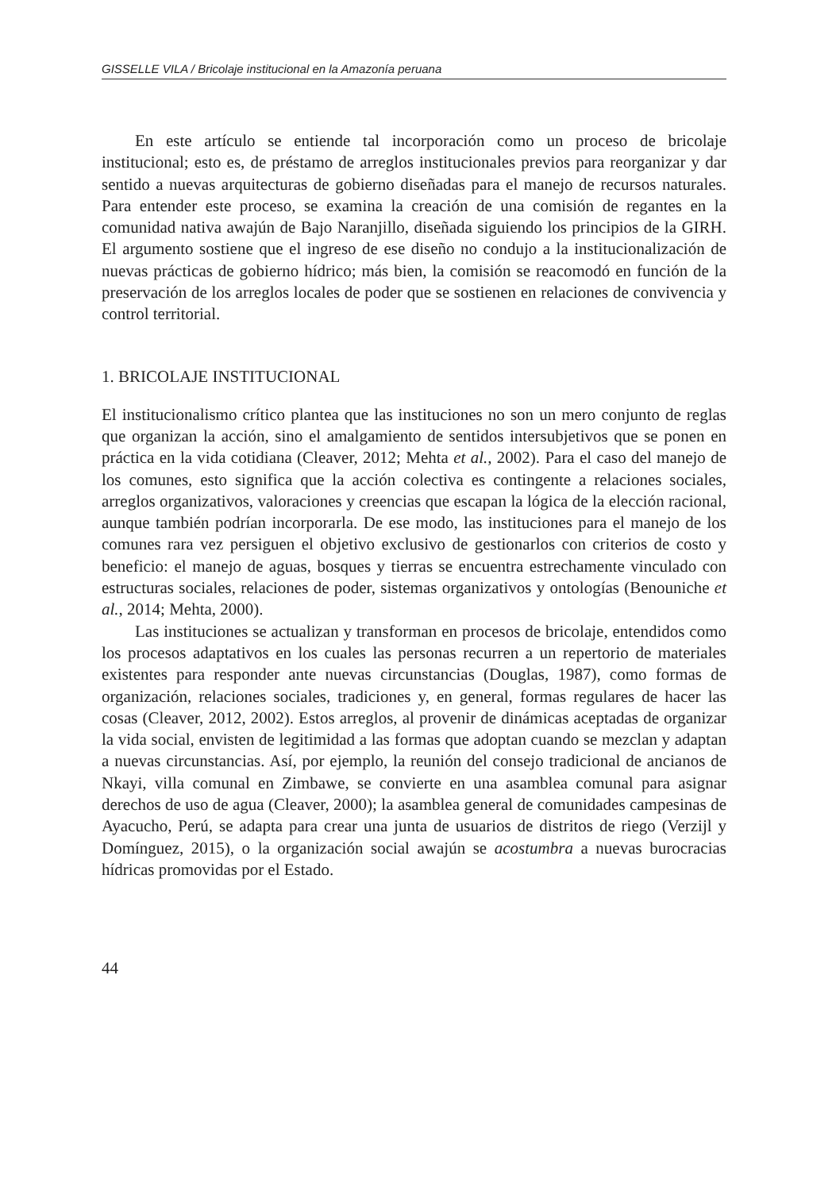GISSELLE VILA / Bricolaje institucional en la Amazonía peruana
En este artículo se entiende tal incorporación como un proceso de bricolaje institucional; esto es, de préstamo de arreglos institucionales previos para reorganizar y dar sentido a nuevas arquitecturas de gobierno diseñadas para el manejo de recursos naturales. Para entender este proceso, se examina la creación de una comisión de regantes en la comunidad nativa awajún de Bajo Naranjillo, diseñada siguiendo los principios de la GIRH. El argumento sostiene que el ingreso de ese diseño no condujo a la institucionalización de nuevas prácticas de gobierno hídrico; más bien, la comisión se reacomodó en función de la preservación de los arreglos locales de poder que se sostienen en relaciones de convivencia y control territorial.
1. BRICOLAJE INSTITUCIONAL
El institucionalismo crítico plantea que las instituciones no son un mero conjunto de reglas que organizan la acción, sino el amalgamiento de sentidos intersubjetivos que se ponen en práctica en la vida cotidiana (Cleaver, 2012; Mehta et al., 2002). Para el caso del manejo de los comunes, esto significa que la acción colectiva es contingente a relaciones sociales, arreglos organizativos, valoraciones y creencias que escapan la lógica de la elección racional, aunque también podrían incorporarla. De ese modo, las instituciones para el manejo de los comunes rara vez persiguen el objetivo exclusivo de gestionarlos con criterios de costo y beneficio: el manejo de aguas, bosques y tierras se encuentra estrechamente vinculado con estructuras sociales, relaciones de poder, sistemas organizativos y ontologías (Benouniche et al., 2014; Mehta, 2000).
Las instituciones se actualizan y transforman en procesos de bricolaje, entendidos como los procesos adaptativos en los cuales las personas recurren a un repertorio de materiales existentes para responder ante nuevas circunstancias (Douglas, 1987), como formas de organización, relaciones sociales, tradiciones y, en general, formas regulares de hacer las cosas (Cleaver, 2012, 2002). Estos arreglos, al provenir de dinámicas aceptadas de organizar la vida social, envisten de legitimidad a las formas que adoptan cuando se mezclan y adaptan a nuevas circunstancias. Así, por ejemplo, la reunión del consejo tradicional de ancianos de Nkayi, villa comunal en Zimbawe, se convierte en una asamblea comunal para asignar derechos de uso de agua (Cleaver, 2000); la asamblea general de comunidades campesinas de Ayacucho, Perú, se adapta para crear una junta de usuarios de distritos de riego (Verzijl y Domínguez, 2015), o la organización social awajún se acostumbra a nuevas burocracias hídricas promovidas por el Estado.
44